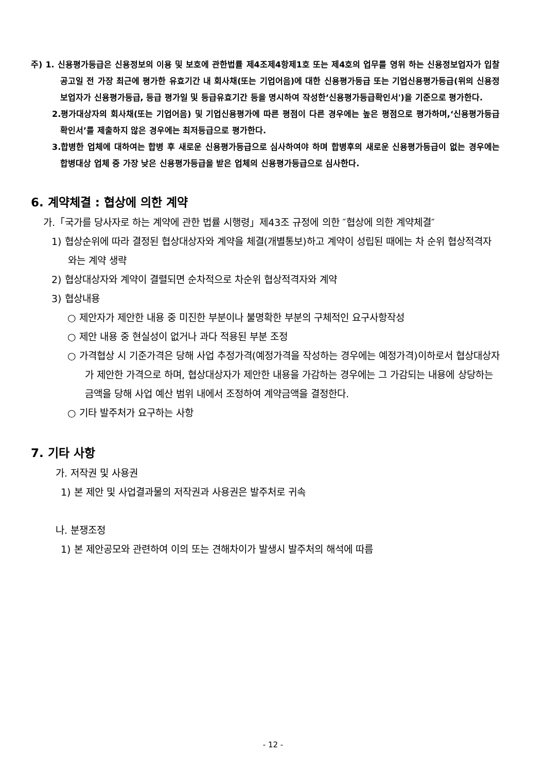주) 1. 신용평가등급은 신용정보의 이용 및 보호에 관한법률 제4조제4항제1호 또는 제4호의 업무를 영위 하는 신용정보업자가 입찰공고일 전 가장 최근에 평가한 유효기간 내 회사채(또는 기업어음)에 대한 신용평가등급 또는 기업신용평가등급(위의 신용정보업자가 신용평가등급, 등급 평가일 및 등급유효기간 등을 명시하여 작성한‘신용평가등급확인서')을 기준으로 평가한다.
2.평가대상자의 회사채(또는 기업어음) 및 기업신용평가에 따른 평점이 다른 경우에는 높은 평점으로 평가하며,‘신용평가등급확인서’를 제출하지 않은 경우에는 최저등급으로 평가한다.
3.합병한 업체에 대하여는 합병 후 새로운 신용평가등급으로 심사하여야 하며 합병후의 새로운 신용평가등급이 없는 경우에는 합병대상 업체 중 가장 낮은 신용평가등급을 받은 업체의 신용평가등급으로 심사한다.
6. 계약체결 : 협상에 의한 계약
가.「국가를 당사자로 하는 계약에 관한 법률 시행령」제43조 규정에 의한 ″협상에 의한 계약체결″
1) 협상순위에 따라 결정된 협상대상자와 계약을 체결(개별통보)하고 계약이 성립된 때에는 차 순위 협상적격자와는 계약 생략
2) 협상대상자와 계약이 결렬되면 순차적으로 차순위 협상적격자와 계약
3) 협상내용
○ 제안자가 제안한 내용 중 미진한 부분이나 불명확한 부분의 구체적인 요구사항작성
○ 제안 내용 중 현실성이 없거나 과다 적용된 부분 조정
○ 가격협상 시 기준가격은 당해 사업 추정가격(예정가격을 작성하는 경우에는 예정가격)이하로서 협상대상자가 제안한 가격으로 하며, 협상대상자가 제안한 내용을 가감하는 경우에는 그 가감되는 내용에 상당하는 금액을 당해 사업 예산 범위 내에서 조정하여 계약금액을 결정한다.
○ 기타 발주처가 요구하는 사항
7. 기타 사항
가. 저작권 및 사용권
1) 본 제안 및 사업결과물의 저작권과 사용권은 발주처로 귀속
나. 분쟁조정
1) 본 제안공모와 관련하여 이의 또는 견해차이가 발생시 발주처의 해석에 따름
- 12 -